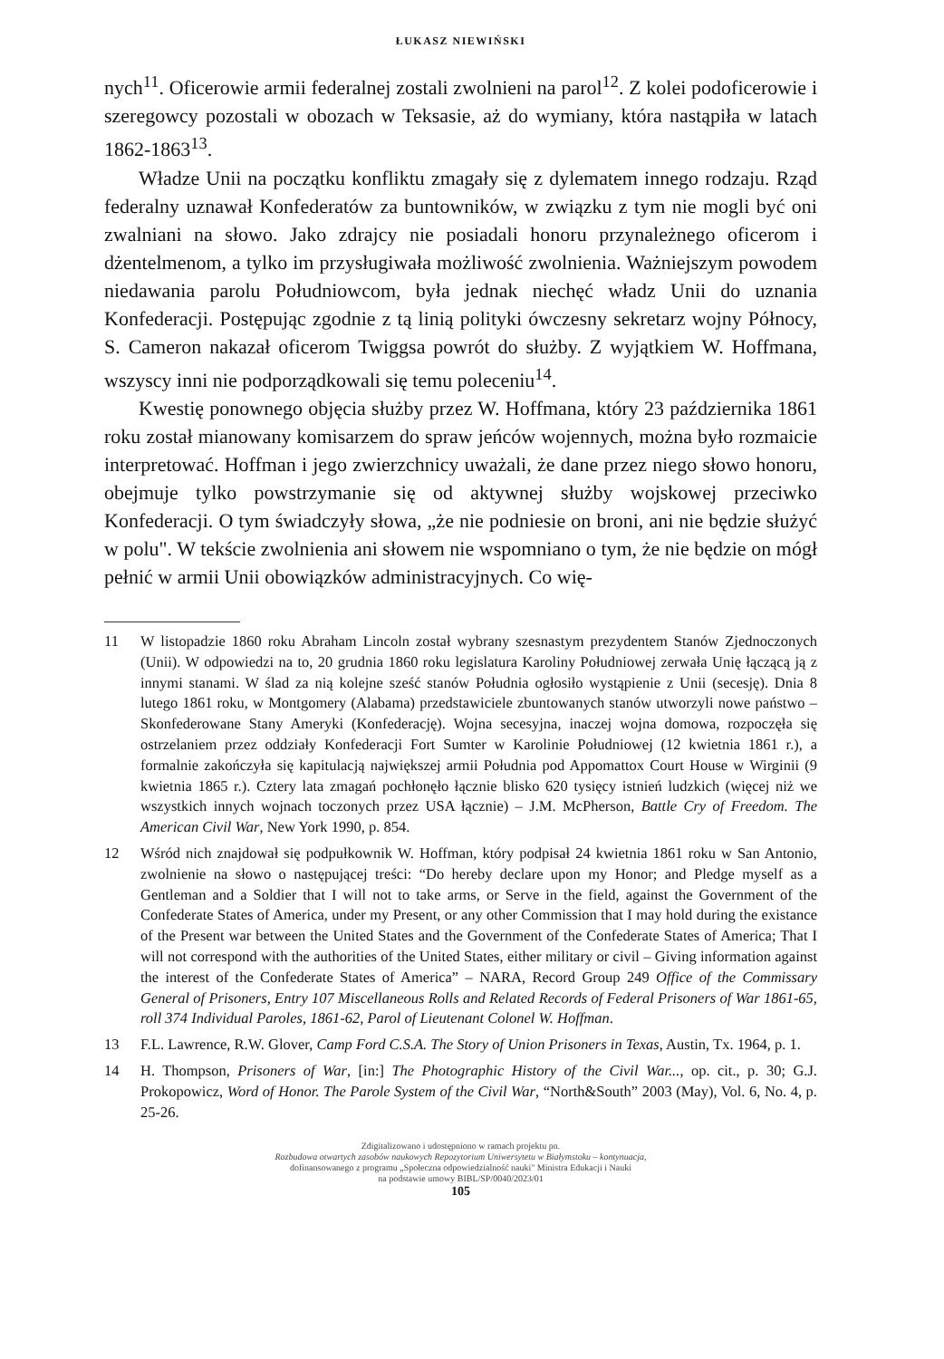ŁUKASZ NIEWIŃSKI
nych<sup>11</sup>. Oficerowie armii federalnej zostali zwolnieni na parol<sup>12</sup>. Z kolei podoficerowie i szeregowcy pozostali w obozach w Teksasie, aż do wymiany, która nastąpiła w latach 1862-1863<sup>13</sup>.
Władze Unii na początku konfliktu zmagały się z dylematem innego rodzaju. Rząd federalny uznawał Konfederatów za buntowników, w związku z tym nie mogli być oni zwalniani na słowo. Jako zdrajcy nie posiadali honoru przynależnego oficerom i dżentelmenom, a tylko im przysługiwała możliwość zwolnienia. Ważniejszym powodem niedawania parolu Południowcom, była jednak niechęć władz Unii do uznania Konfederacji. Postępując zgodnie z tą linią polityki ówczesny sekretarz wojny Północy, S. Cameron nakazał oficerom Twiggsa powrót do służby. Z wyjątkiem W. Hoffmana, wszyscy inni nie podporządkowali się temu poleceniu<sup>14</sup>.
Kwestię ponownego objęcia służby przez W. Hoffmana, który 23 października 1861 roku został mianowany komisarzem do spraw jeńców wojennych, można było rozmaicie interpretować. Hoffman i jego zwierzchnicy uważali, że dane przez niego słowo honoru, obejmuje tylko powstrzymanie się od aktywnej służby wojskowej przeciwko Konfederacji. O tym świadczyły słowa, „że nie podniesie on broni, ani nie będzie służyć w polu". W tekście zwolnienia ani słowem nie wspomniano o tym, że nie będzie on mógł pełnić w armii Unii obowiązków administracyjnych. Co wię-
11 W listopadzie 1860 roku Abraham Lincoln został wybrany szesnastym prezydentem Stanów Zjednoczonych (Unii). W odpowiedzi na to, 20 grudnia 1860 roku legislatura Karoliny Południowej zerwała Unię łączącą ją z innymi stanami. W ślad za nią kolejne sześć stanów Południa ogłosiło wystąpienie z Unii (secesję). Dnia 8 lutego 1861 roku, w Montgomery (Alabama) przedstawiciele zbuntowanych stanów utworzyli nowe państwo – Skonfederowane Stany Ameryki (Konfederację). Wojna secesyjna, inaczej wojna domowa, rozpoczęła się ostrzelaniem przez oddziały Konfederacji Fort Sumter w Karolinie Południowej (12 kwietnia 1861 r.), a formalnie zakończyła się kapitulacją największej armii Południa pod Appomattox Court House w Wirginii (9 kwietnia 1865 r.). Cztery lata zmagań pochłonęło łącznie blisko 620 tysięcy istnień ludzkich (więcej niż we wszystkich innych wojnach toczonych przez USA łącznie) – J.M. McPherson, Battle Cry of Freedom. The American Civil War, New York 1990, p. 854.
12 Wśród nich znajdował się podpułkownik W. Hoffman, który podpisał 24 kwietnia 1861 roku w San Antonio, zwolnienie na słowo o następującej treści: “Do hereby declare upon my Honor; and Pledge myself as a Gentleman and a Soldier that I will not to take arms, or Serve in the field, against the Government of the Confederate States of America, under my Present, or any other Commission that I may hold during the existance of the Present war between the United States and the Government of the Confederate States of America; That I will not correspond with the authorities of the United States, either military or civil – Giving information against the interest of the Confederate States of America” – NARA, Record Group 249 Office of the Commissary General of Prisoners, Entry 107 Miscellaneous Rolls and Related Records of Federal Prisoners of War 1861-65, roll 374 Individual Paroles, 1861-62, Parol of Lieutenant Colonel W. Hoffman.
13 F.L. Lawrence, R.W. Glover, Camp Ford C.S.A. The Story of Union Prisoners in Texas, Austin, Tx. 1964, p. 1.
14 H. Thompson, Prisoners of War, [in:] The Photographic History of the Civil War..., op. cit., p. 30; G.J. Prokopowicz, Word of Honor. The Parole System of the Civil War, “North&South” 2003 (May), Vol. 6, No. 4, p. 25-26.
Zdigitalizowano i udostępniono w ramach projektu pn.
Rozbudowa otwartych zasobów naukowych Repozytorium Uniwersytetu w Białymstoku – kontynuacja,
dofinansowanego z programu „Społeczna odpowiedzialność nauki" Ministra Edukacji i Nauki
na podstawie umowy BIBL/SP/0040/2023/01
105